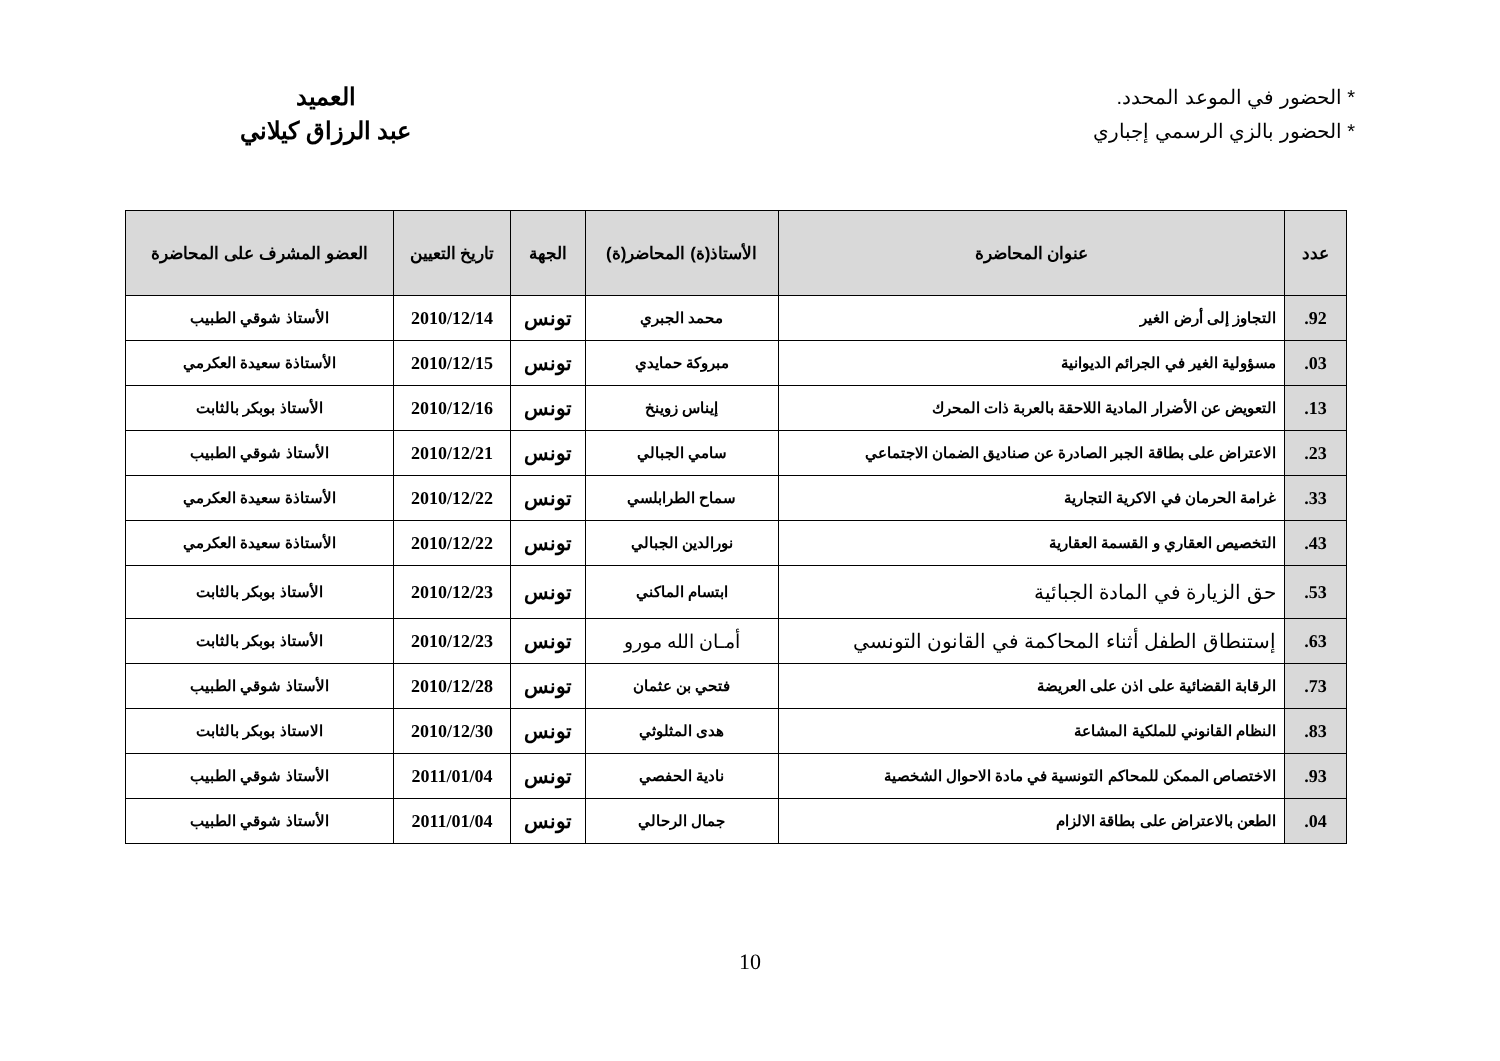* الحضور في الموعد المحدد.
* الحضور بالزي الرسمي إجباري
العميد
عبد الرزاق كيلاني
| عدد | عنوان المحاضرة | الأستاذ(ة) المحاضر(ة) | الجهة | تاريخ التعيين | العضو المشرف على المحاضرة |
| --- | --- | --- | --- | --- | --- |
| 92. | التجاوز إلى أرض الغير | محمد الجبري | تونس | 2010/12/14 | الأستاذ شوقي الطبيب |
| 03. | مسؤولية الغير في الجرائم الديوانية | مبروكة حمايدي | تونس | 2010/12/15 | الأستاذة سعيدة العكرمي |
| 13. | التعويض عن الأضرار المادية اللاحقة بالعربة ذات المحرك | إيناس زوينخ | تونس | 2010/12/16 | الأستاذ بوبكر بالثابت |
| 23. | الاعتراض على بطاقة الجبر الصادرة عن صناديق الضمان الاجتماعي | سامي الجبالي | تونس | 2010/12/21 | الأستاذ شوقي الطبيب |
| 33. | غرامة الحرمان في الاكرية التجارية | سماح الطرابلسي | تونس | 2010/12/22 | الأستاذة سعيدة العكرمي |
| 43. | التخصيص العقاري و القسمة العقارية | نورالدين الجبالي | تونس | 2010/12/22 | الأستاذة سعيدة العكرمي |
| 53. | حق الزيارة في المادة الجبائية | ابتسام الماكني | تونس | 2010/12/23 | الأستاذ بوبكر بالثابت |
| 63. | إستنطاق الطفل أثناء المحاكمة في القانون التونسي | أمـان الله مورو | تونس | 2010/12/23 | الأستاذ بوبكر بالثابت |
| 73. | الرقابة القضائية على اذن على العريضة | فتحي بن عثمان | تونس | 2010/12/28 | الأستاذ شوقي الطبيب |
| 83. | النظام القانوني للملكية المشاعة | هدى المثلوثي | تونس | 2010/12/30 | الاستاذ بوبكر بالثابت |
| 93. | الاختصاص الممكن للمحاكم التونسية في مادة الاحوال الشخصية | نادية الحفصي | تونس | 2011/01/04 | الأستاذ شوقي الطبيب |
| 04. | الطعن بالاعتراض على بطاقة الالزام | جمال الرحالي | تونس | 2011/01/04 | الأستاذ شوقي الطبيب |
10